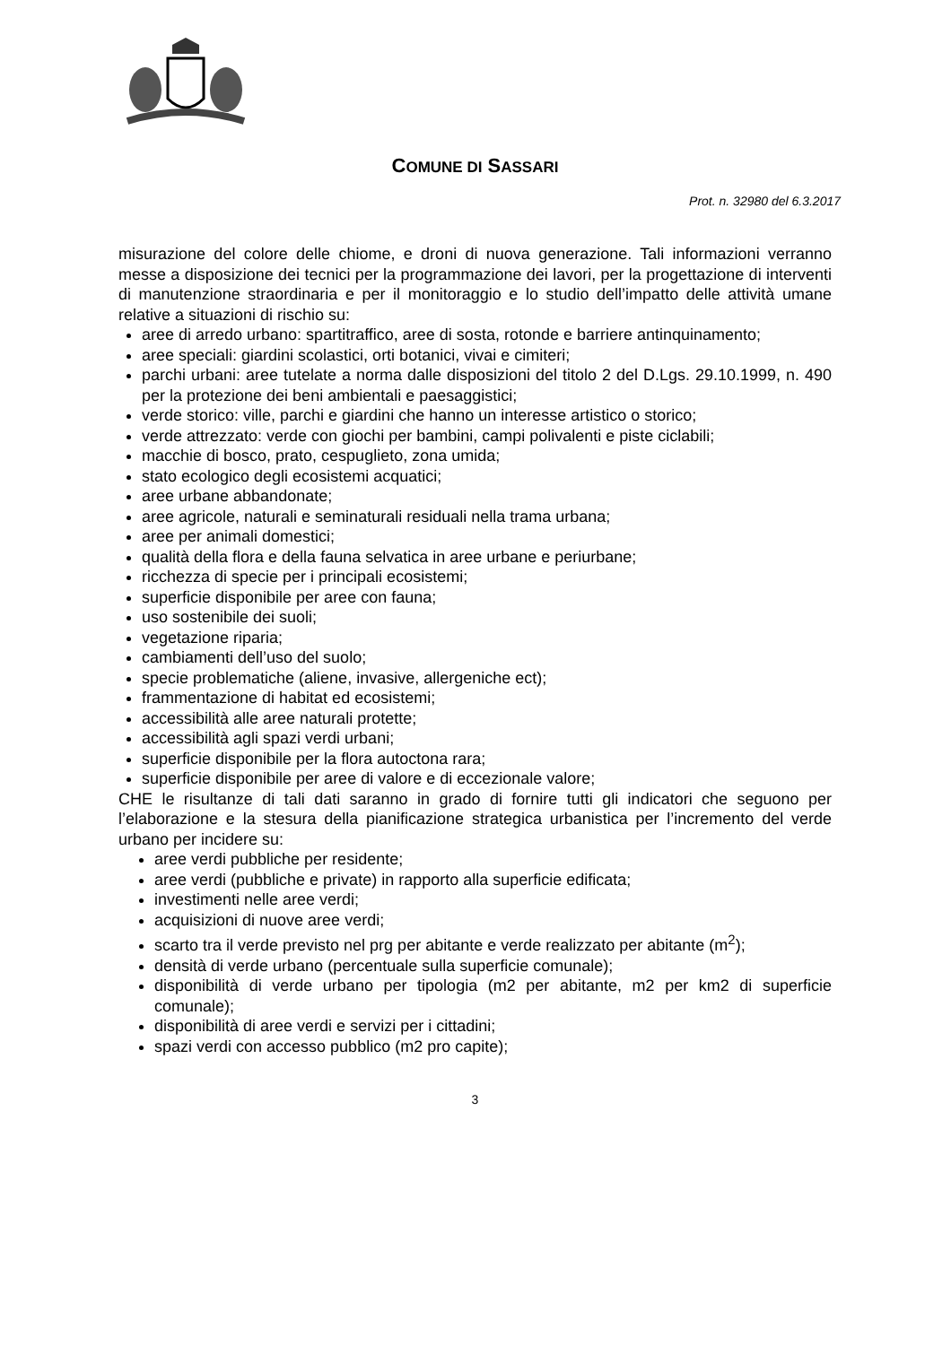COMUNE DI SASSARI
Prot. n. 32980 del 6.3.2017
misurazione del colore delle chiome, e droni di nuova generazione. Tali informazioni verranno messe a disposizione dei tecnici per la programmazione dei lavori, per la progettazione di interventi di manutenzione straordinaria e per il monitoraggio e lo studio dell’impatto delle attività umane relative a situazioni di rischio su:
aree di arredo urbano: spartitraffico, aree di sosta, rotonde e barriere antinquinamento;
aree speciali: giardini scolastici, orti botanici, vivai e cimiteri;
parchi urbani: aree tutelate a norma dalle disposizioni del titolo 2 del D.Lgs. 29.10.1999, n. 490 per la protezione dei beni ambientali e paesaggistici;
verde storico: ville, parchi e giardini che hanno un interesse artistico o storico;
verde attrezzato: verde con giochi per bambini, campi polivalenti e piste ciclabili;
macchie di bosco, prato, cespuglieto, zona umida;
stato ecologico degli ecosistemi acquatici;
aree urbane abbandonate;
aree agricole, naturali e seminaturali residuali nella trama urbana;
aree per animali domestici;
qualità della flora e della fauna selvatica in aree urbane e periurbane;
ricchezza di specie per i principali ecosistemi;
superficie disponibile per aree con fauna;
uso sostenibile dei suoli;
vegetazione riparia;
cambiamenti dell’uso del suolo;
specie problematiche (aliene, invasive, allergeniche ect);
frammentazione di habitat ed ecosistemi;
accessibilità alle aree naturali protette;
accessibilità agli spazi verdi urbani;
superficie disponibile per la flora autoctona rara;
superficie disponibile per aree di valore e di eccezionale valore;
CHE le risultanze di tali dati saranno in grado di fornire tutti gli indicatori che seguono per l’elaborazione e la stesura della pianificazione strategica urbanistica per l’incremento del verde urbano per incidere su:
aree verdi pubbliche per residente;
aree verdi (pubbliche e private) in rapporto alla superficie edificata;
investimenti nelle aree verdi;
acquisizioni di nuove aree verdi;
scarto tra il verde previsto nel prg per abitante e verde realizzato per abitante (m<sup>2</sup>);
densità di verde urbano (percentuale sulla superficie comunale);
disponibilità di verde urbano per tipologia (m2 per abitante, m2 per km2 di superficie comunale);
disponibilità di aree verdi e servizi per i cittadini;
spazi verdi con accesso pubblico (m2 pro capite);
3